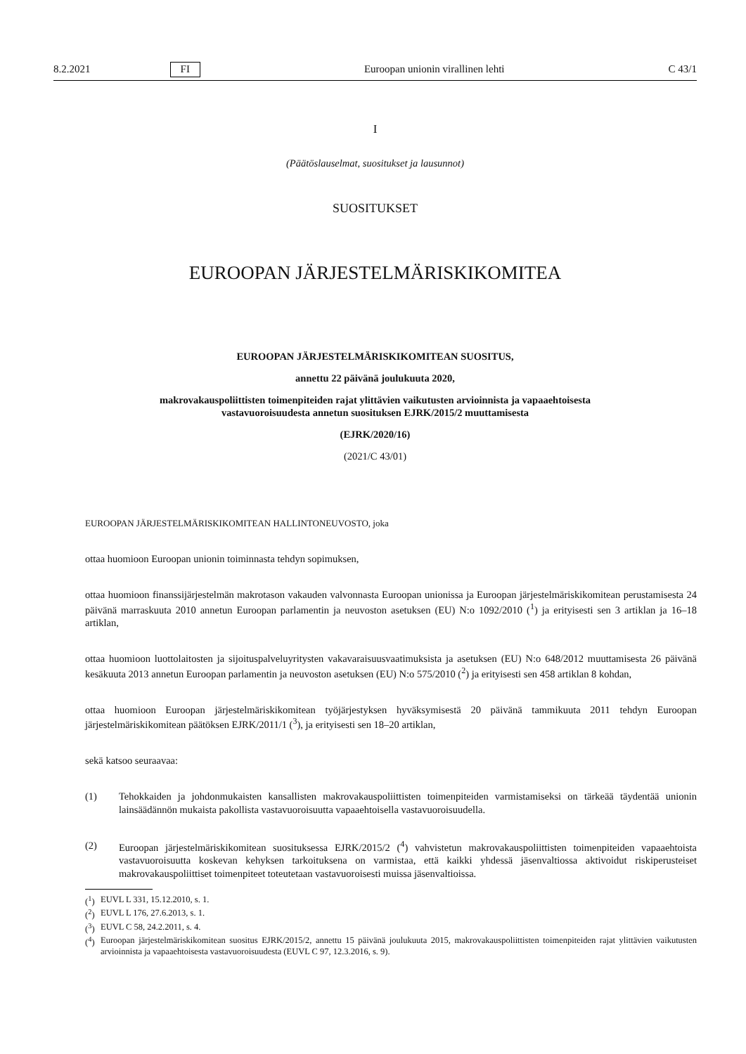8.2.2021 FI Euroopan unionin virallinen lehti C 43/1
I
(Päätöslauselmat, suositukset ja lausunnot)
SUOSITUKSET
EUROOPAN JÄRJESTELMÄRISKIKOMITEA
EUROOPAN JÄRJESTELMÄRISKIKOMITEAN SUOSITUS,
annettu 22 päivänä joulukuuta 2020,
makrovakauspoliittisten toimenpiteiden rajat ylittävien vaikutusten arvioinnista ja vapaaehtoisesta
vastavuoroisuudesta annetun suosituksen EJRK/2015/2 muuttamisesta
(EJRK/2020/16)
(2021/C 43/01)
EUROOPAN JÄRJESTELMÄRISKIKOMITEAN HALLINTONEUVOSTO, joka
ottaa huomioon Euroopan unionin toiminnasta tehdyn sopimuksen,
ottaa huomioon finanssijärjestelmän makrotason vakauden valvonnasta Euroopan unionissa ja Euroopan järjestelmäriski­komitean perustamisesta 24 päivänä marraskuuta 2010 annetun Euroopan parlamentin ja neuvoston asetuksen (EU) N:o 1092/2010 (<sup>1</sup>) ja erityisesti sen 3 artiklan ja 16–18 artiklan,
ottaa huomioon luottolaitosten ja sijoituspalveluyritysten vakavaraisuusvaatimuksista ja asetuksen (EU) N:o 648/2012 muuttamisesta 26 päivänä kesäkuuta 2013 annetun Euroopan parlamentin ja neuvoston asetuksen (EU) N:o 575/2010 (<sup>2</sup>) ja erityisesti sen 458 artiklan 8 kohdan,
ottaa huomioon Euroopan järjestelmäriskikomitean työjärjestyksen hyväksymisestä 20 päivänä tammikuuta 2011 tehdyn Euroopan järjestelmäriskikomitean päätöksen EJRK/2011/1 (<sup>3</sup>), ja erityisesti sen 18–20 artiklan,
sekä katsoo seuraavaa:
(1) Tehokkaiden ja johdonmukaisten kansallisten makrovakauspoliittisten toimenpiteiden varmistamiseksi on tärkeää täydentää unionin lainsäädännön mukaista pakollista vastavuoroisuutta vapaaehtoisella vastavuoroisuudella.
(2) Euroopan järjestelmäriskikomitean suosituksessa EJRK/2015/2 (<sup>4</sup>) vahvistetun makrovakauspoliittisten toimenpiteiden vapaaehtoista vastavuoroisuutta koskevan kehyksen tarkoituksena on varmistaa, että kaikki yhdessä jäsenvaltiossa aktivoidut riskiperusteiset makrovakauspoliittiset toimenpiteet toteutetaan vastavuoroisesti muissa jäsenvaltioissa.
(<sup>1</sup>) EUVL L 331, 15.12.2010, s. 1.
(<sup>2</sup>) EUVL L 176, 27.6.2013, s. 1.
(<sup>3</sup>) EUVL C 58, 24.2.2011, s. 4.
(<sup>4</sup>)
Euroopan järjestelmäriskikomitean suositus EJRK/2015/2, annettu 15 päivänä joulukuuta 2015, makrovakauspoliittisten toimenpiteiden rajat ylittävien vaikutusten arvioinnista ja vapaaehtoisesta vastavuoroisuudesta (EUVL C 97, 12.3.2016, s. 9).